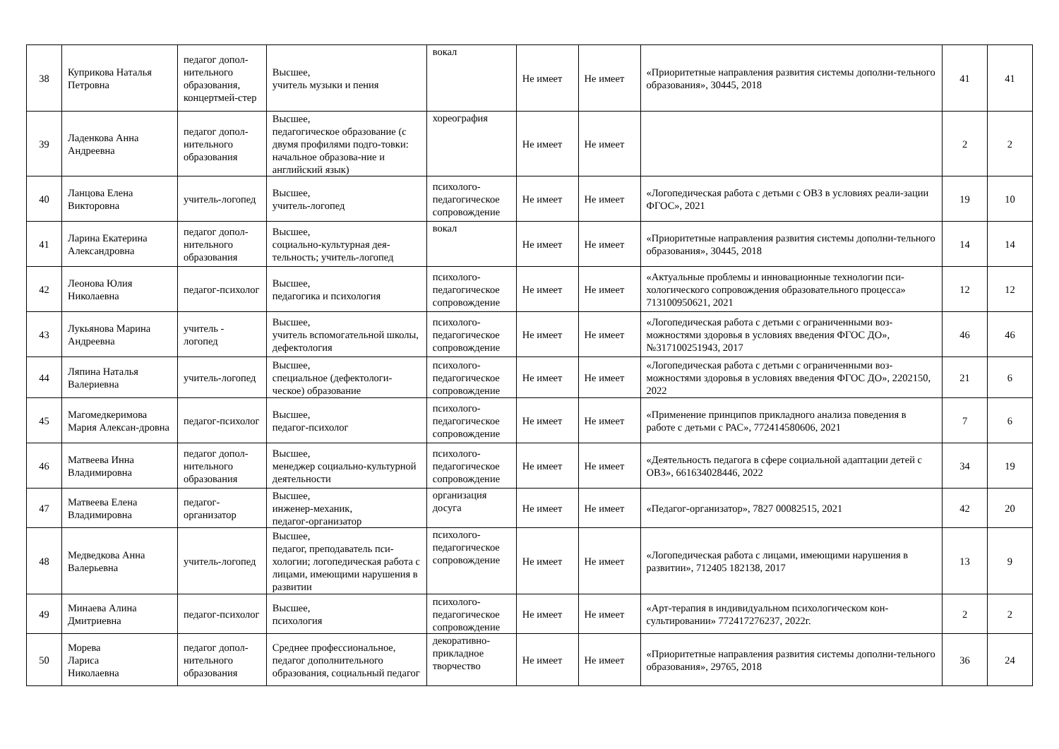| 38 | Куприкова Наталья Петровна | педагог допол-нительного образования, концертмей-стер | Высшее, учитель музыки и пения | вокал | Не имеет | Не имеет | «Приоритетные направления развития системы дополни-тельного образования», 30445, 2018 | 41 | 41 |
| 39 | Ладенкова Анна Андреевна | педагог допол-нительного образования | Высшее, педагогическое образование (с двумя профилями подго-товки: начальное образова-ние и английский язык) | хореография | Не имеет | Не имеет | | 2 | 2 |
| 40 | Ланцова Елена Викторовна | учитель-логопед | Высшее, учитель-логопед | психолого-педагогическое сопровождение | Не имеет | Не имеет | «Логопедическая работа с детьми с ОВЗ в условиях реали-зации ФГОС», 2021 | 19 | 10 |
| 41 | Ларина Екатерина Александровна | педагог допол-нительного образования | Высшее, социально-культурная дея-тельность; учитель-логопед | вокал | Не имеет | Не имеет | «Приоритетные направления развития системы дополни-тельного образования», 30445, 2018 | 14 | 14 |
| 42 | Леонова Юлия Николаевна | педагог-психолог | Высшее, педагогика и психология | психолого-педагогическое сопровождение | Не имеет | Не имеет | «Актуальные проблемы и инновационные технологии пси-хологического сопровождения образовательного процесса» 713100950621, 2021 | 12 | 12 |
| 43 | Лукьянова Марина Андреевна | учитель - логопед | Высшее, учитель вспомогательной школы, дефектология | психолого-педагогическое сопровождение | Не имеет | Не имеет | «Логопедическая работа с детьми с ограниченными воз-можностями здоровья в условиях введения ФГОС ДО», №317100251943, 2017 | 46 | 46 |
| 44 | Ляпина Наталья Валериевна | учитель-логопед | Высшее, специальное (дефектологи-ческое) образование | психолого-педагогическое сопровождение | Не имеет | Не имеет | «Логопедическая работа с детьми с ограниченными воз-можностями здоровья в условиях введения ФГОС ДО», 2202150, 2022 | 21 | 6 |
| 45 | Магомедкеримова Мария Алексан-дровна | педагог-психолог | Высшее, педагог-психолог | психолого-педагогическое сопровождение | Не имеет | Не имеет | «Применение принципов прикладного анализа поведения в работе с детьми с РАС», 772414580606, 2021 | 7 | 6 |
| 46 | Матвеева Инна Владимировна | педагог допол-нительного образования | Высшее, менеджер социально-культурной деятельности | психолого-педагогическое сопровождение | Не имеет | Не имеет | «Деятельность педагога в сфере социальной адаптации детей с ОВЗ», 661634028446, 2022 | 34 | 19 |
| 47 | Матвеева Елена Владимировна | педагог-организатор | Высшее, инженер-механик, педагог-организатор | организация досуга | Не имеет | Не имеет | «Педагог-организатор», 7827 00082515, 2021 | 42 | 20 |
| 48 | Медведкова Анна Валерьевна | учитель-логопед | Высшее, педагог, преподаватель пси-хологии; логопедическая работа с лицами, имеющими нарушения в развитии | психолого-педагогическое сопровождение | Не имеет | Не имеет | «Логопедическая работа с лицами, имеющими нарушения в развитии», 712405 182138, 2017 | 13 | 9 |
| 49 | Минаева Алина Дмитриевна | педагог-психолог | Высшее, психология | психолого-педагогическое сопровождение | Не имеет | Не имеет | «Арт-терапия в индивидуальном психологическом кон-сультировании» 772417276237, 2022г. | 2 | 2 |
| 50 | Морева Лариса Николаевна | педагог допол-нительного образования | Среднее профессиональное, педагог дополнительного образования, социальный педагог | декоративно-прикладное творчество | Не имеет | Не имеет | «Приоритетные направления развития системы дополни-тельного образования», 29765, 2018 | 36 | 24 |